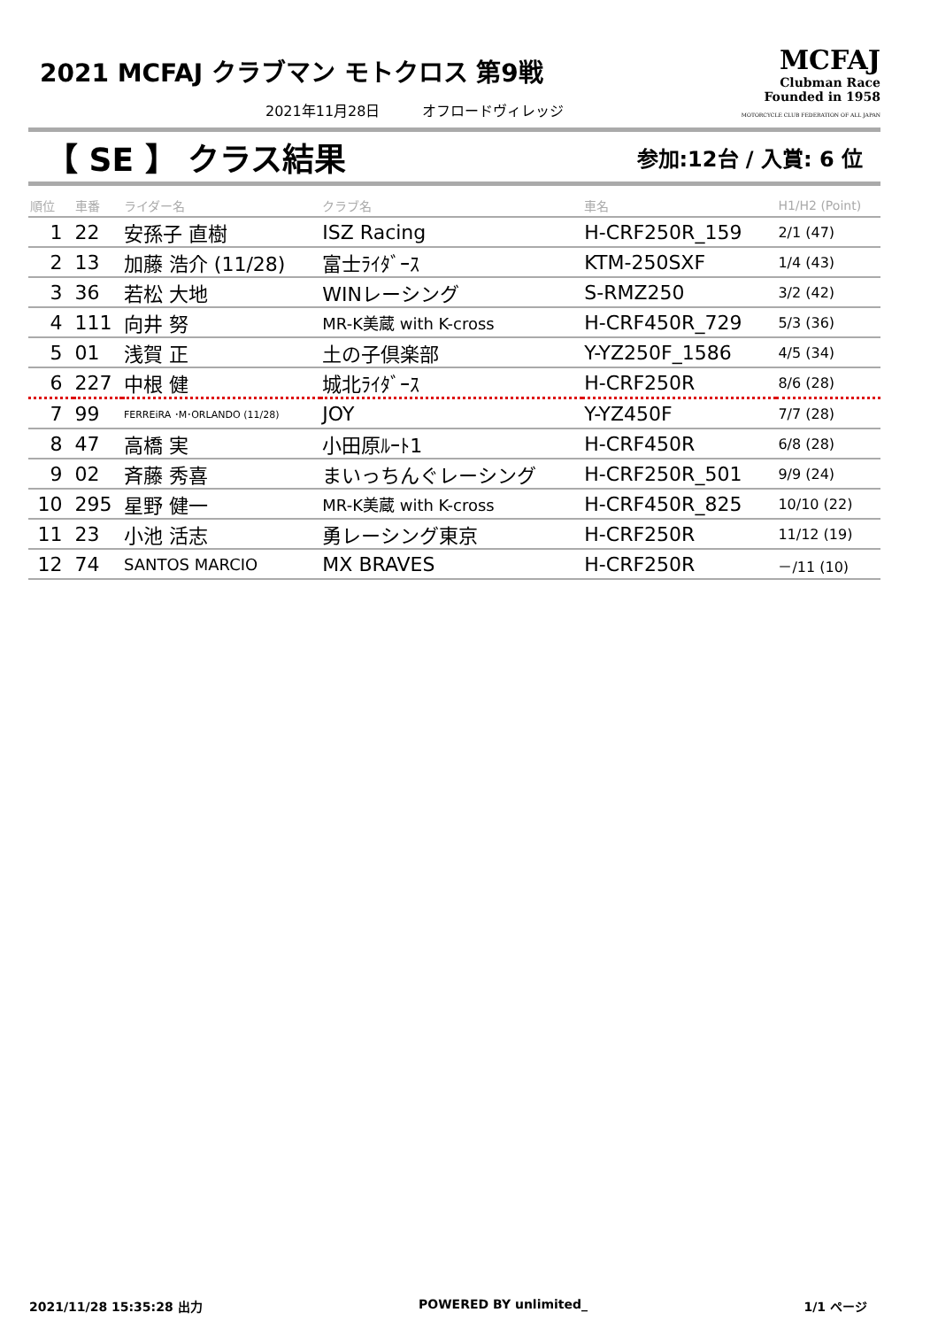2021 MCFAJ クラブマン モトクロス 第9戦
2021年11月28日　　　オフロードヴィレッジ
MCFAJ
Clubman Race
Founded in 1958
MOTORCYCLE CLUB FEDERATION OF ALL JAPAN
【 SE 】 クラス結果
参加:12台 / 入賞: 6 位
| 順位 | 車番 | ライダー名 | クラブ名 | 車名 | H1/H2 (Point) |
| --- | --- | --- | --- | --- | --- |
| 1 | 22 | 安孫子 直樹 | ISZ Racing | H-CRF250R_159 | 2/1 (47) |
| 2 | 13 | 加藤 浩介 (11/28) | 富士ﾗｲﾀﾞｰｽ | KTM-250SXF | 1/4 (43) |
| 3 | 36 | 若松 大地 | WINレーシング | S-RMZ250 | 3/2 (42) |
| 4 | 111 | 向井 努 | MR-K美蔵 with K-cross | H-CRF450R_729 | 5/3 (36) |
| 5 | 01 | 浅賀 正 | 土の子倶楽部 | Y-YZ250F_1586 | 4/5 (34) |
| 6 | 227 | 中根 健 | 城北ﾗｲﾀﾞｰｽ | H-CRF250R | 8/6 (28) |
| 7 | 99 | FERREiRA ･M･ORLANDO (11/28) | JOY | Y-YZ450F | 7/7 (28) |
| 8 | 47 | 高橋 実 | 小田原ﾙｰﾄ1 | H-CRF450R | 6/8 (28) |
| 9 | 02 | 斉藤 秀喜 | まいっちんぐレーシング | H-CRF250R_501 | 9/9 (24) |
| 10 | 295 | 星野 健一 | MR-K美蔵 with K-cross | H-CRF450R_825 | 10/10 (22) |
| 11 | 23 | 小池 活志 | 勇レーシング東京 | H-CRF250R | 11/12 (19) |
| 12 | 74 | SANTOS MARCIO | MX BRAVES | H-CRF250R | －/11 (10) |
2021/11/28 15:35:28 出力 POWERED BY unlimited_ 1/1 ページ